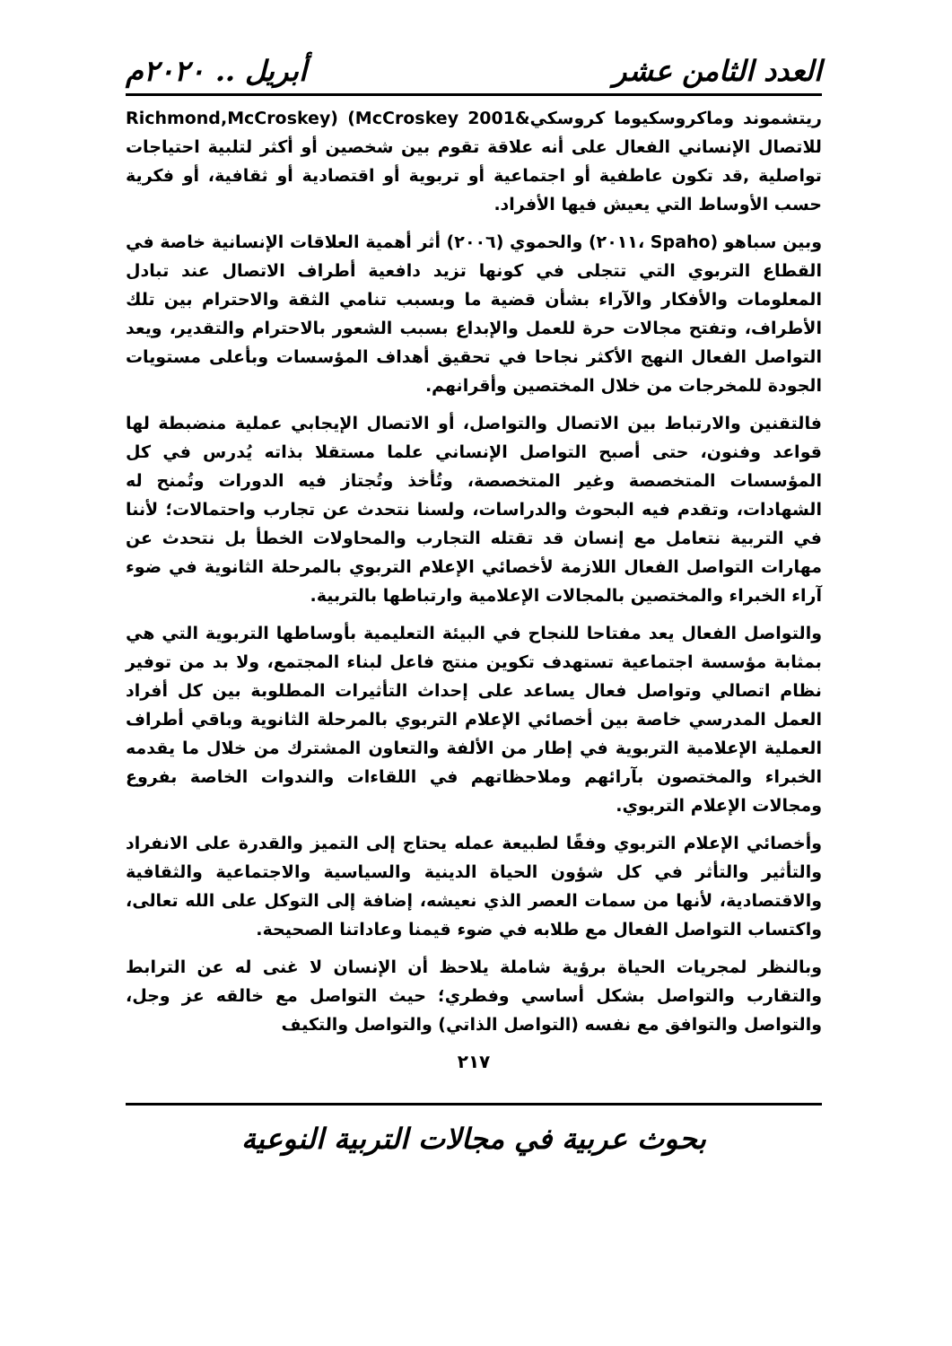العدد الثامن عشر أبريل .. ٢٠٢٠م
ريتشموند وماكروسكيوما كروسكي&Richmond,McCroskey) (McCroskey 2001 للاتصال الإنساني الفعال على أنه علاقة تقوم بين شخصين أو أكثر لتلبية احتياجات تواصلية ,قد تكون عاطفية أو اجتماعية أو تربوية أو اقتصادية أو ثقافية، أو فكرية حسب الأوساط التي يعيش فيها الأفراد.
وبين سباهو (Spaho ،٢٠١١) والحموي (٢٠٠٦) أثر أهمية العلاقات الإنسانية خاصة في القطاع التربوي التي تتجلى في كونها تزيد دافعية أطراف الاتصال عند تبادل المعلومات والأفكار والآراء بشأن قضية ما وبسبب تنامي الثقة والاحترام بين تلك الأطراف، وتفتح مجالات حرة للعمل والإبداع بسبب الشعور بالاحترام والتقدير، ويعد التواصل الفعال النهج الأكثر نجاحا في تحقيق أهداف المؤسسات وبأعلى مستويات الجودة للمخرجات من خلال المختصين وأقرانهم.
فالتقنين والارتباط بين الاتصال والتواصل، أو الاتصال الإيجابي عملية منضبطة لها قواعد وفنون، حتى أصبح التواصل الإنساني علما مستقلا بذاته يُدرس في كل المؤسسات المتخصصة وغير المتخصصة، وتُأخذ وتُجتاز فيه الدورات وتُمنح له الشهادات، وتقدم فيه البحوث والدراسات، ولسنا نتحدث عن تجارب واحتمالات؛ لأننا في التربية نتعامل مع إنسان قد تقتله التجارب والمحاولات الخطأ بل نتحدث عن مهارات التواصل الفعال اللازمة لأخصائي الإعلام التربوي بالمرحلة الثانوية في ضوء آراء الخبراء والمختصين بالمجالات الإعلامية وارتباطها بالتربية.
والتواصل الفعال يعد مفتاحا للنجاح في البيئة التعليمية بأوساطها التربوية التي هي بمثابة مؤسسة اجتماعية تستهدف تكوين منتج فاعل لبناء المجتمع، ولا بد من توفير نظام اتصالي وتواصل فعال يساعد على إحداث التأثيرات المطلوبة بين كل أفراد العمل المدرسي خاصة بين أخصائي الإعلام التربوي بالمرحلة الثانوية وباقي أطراف العملية الإعلامية التربوية في إطار من الألفة والتعاون المشترك من خلال ما يقدمه الخبراء والمختصون بآرائهم وملاحظاتهم في اللقاءات والندوات الخاصة بفروع ومجالات الإعلام التربوي.
وأخصائي الإعلام التربوي وفقًا لطبيعة عمله يحتاج إلى التميز والقدرة على الانفراد والتأثير والتأثر في كل شؤون الحياة الدينية والسياسية والاجتماعية والثقافية والاقتصادية، لأنها من سمات العصر الذي نعيشه، إضافة إلى التوكل على الله تعالى، واكتساب التواصل الفعال مع طلابه في ضوء قيمنا وعاداتنا الصحيحة.
وبالنظر لمجريات الحياة برؤية شاملة يلاحظ أن الإنسان لا غنى له عن الترابط والتقارب والتواصل بشكل أساسي وفطري؛ حيث التواصل مع خالقه عز وجل، والتواصل والتوافق مع نفسه (التواصل الذاتي) والتواصل والتكيف
٢١٧
بحوث عربية في مجالات التربية النوعية